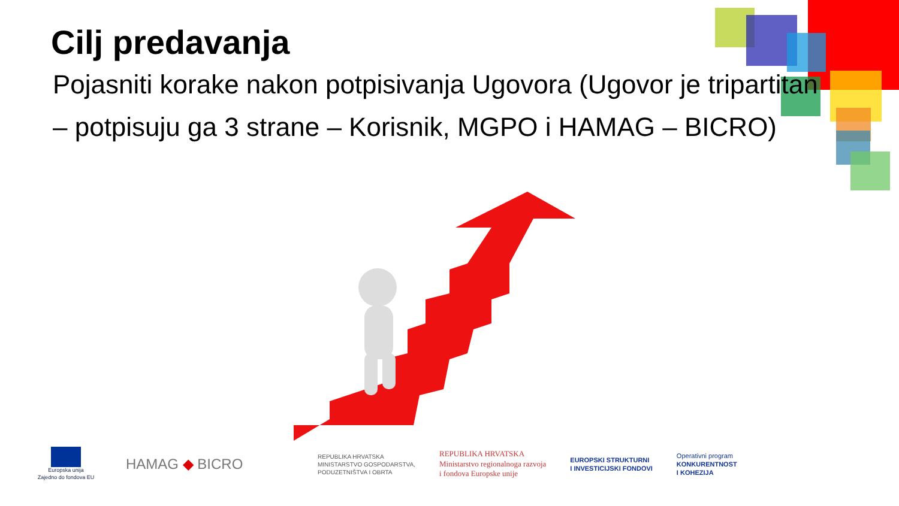Cilj predavanja
Pojasniti korake nakon potpisivanja Ugovora (Ugovor je tripartitan – potpisuju ga 3 strane – Korisnik, MGPO i HAMAG – BICRO)
Europska unija
Zajedno do fondova EU
HAMAG ◆ BICRO
REPUBLIKA HRVATSKA
MINISTARSTVO GOSPODARSTVA,
PODUZETNIŠTVA I OBRTA
REPUBLIKA HRVATSKA
Ministarstvo regionalnoga razvoja
i fondova Europske unije
EUROPSKI STRUKTURNI
I INVESTICIJSKI FONDOVI
Operativni program
KONKURENTNOST
I KOHEZIJA